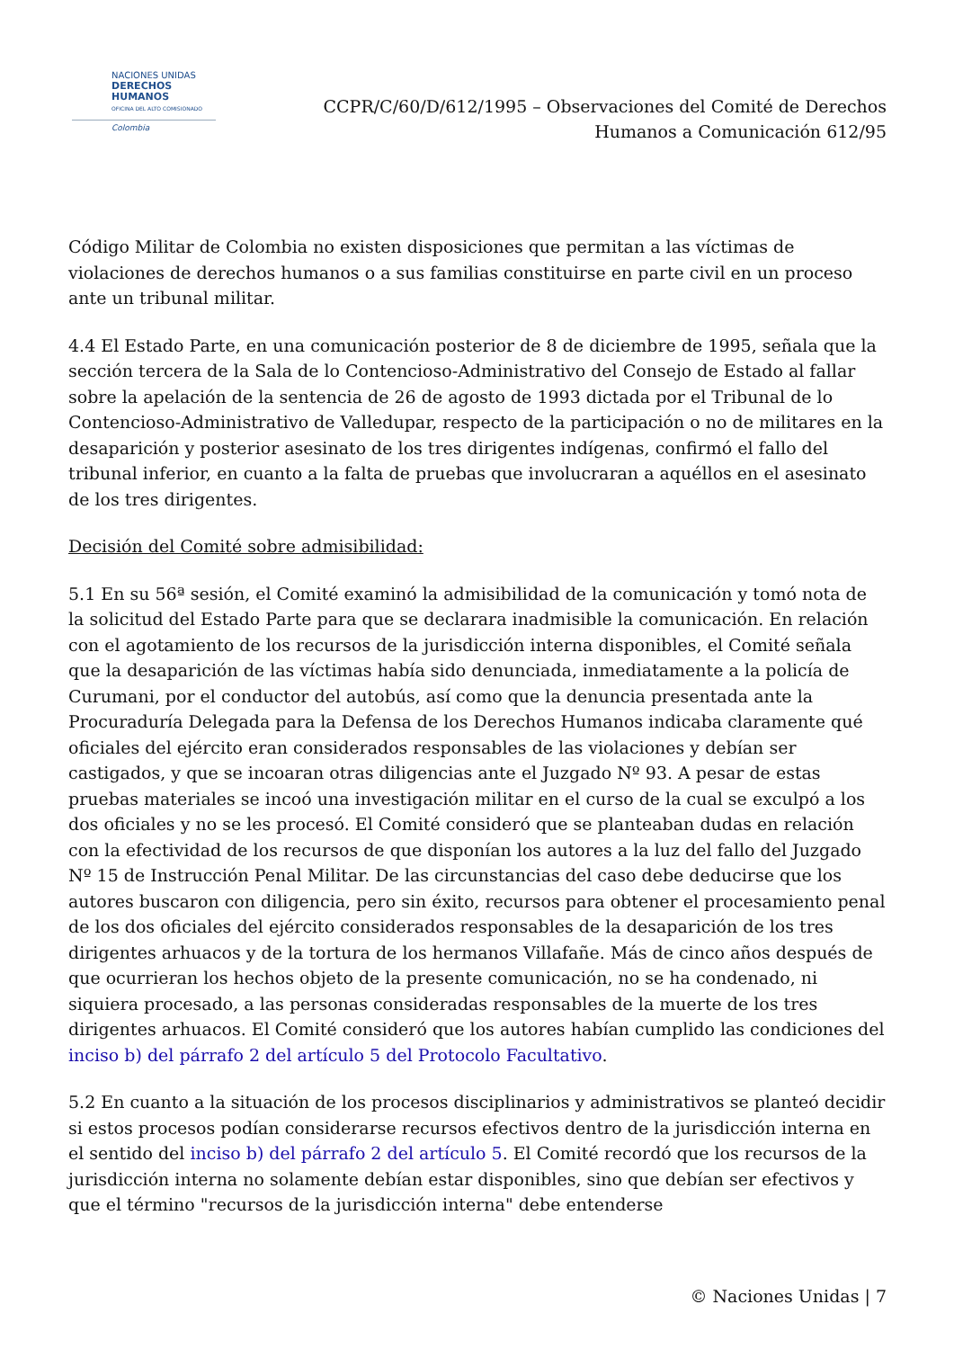NACIONES UNIDAS
DERECHOS HUMANOS
OFICINA DEL ALTO COMISIONADO
Colombia
CCPR/C/60/D/612/1995 – Observaciones del Comité de Derechos
Humanos a Comunicación 612/95
Código Militar de Colombia no existen disposiciones que permitan a las víctimas de violaciones de derechos humanos o a sus familias constituirse en parte civil en un proceso ante un tribunal militar.
4.4 El Estado Parte, en una comunicación posterior de 8 de diciembre de 1995, señala que la sección tercera de la Sala de lo Contencioso-Administrativo del Consejo de Estado al fallar sobre la apelación de la sentencia de 26 de agosto de 1993 dictada por el Tribunal de lo Contencioso-Administrativo de Valledupar, respecto de la participación o no de militares en la desaparición y posterior asesinato de los tres dirigentes indígenas, confirmó el fallo del tribunal inferior, en cuanto a la falta de pruebas que involucraran a aquéllos en el asesinato de los tres dirigentes.
Decisión del Comité sobre admisibilidad:
5.1 En su 56ª sesión, el Comité examinó la admisibilidad de la comunicación y tomó nota de la solicitud del Estado Parte para que se declarara inadmisible la comunicación. En relación con el agotamiento de los recursos de la jurisdicción interna disponibles, el Comité señala que la desaparición de las víctimas había sido denunciada, inmediatamente a la policía de Curumani, por el conductor del autobús, así como que la denuncia presentada ante la Procuraduría Delegada para la Defensa de los Derechos Humanos indicaba claramente qué oficiales del ejército eran considerados responsables de las violaciones y debían ser castigados, y que se incoaran otras diligencias ante el Juzgado Nº 93. A pesar de estas pruebas materiales se incoó una investigación militar en el curso de la cual se exculpó a los dos oficiales y no se les procesó. El Comité consideró que se planteaban dudas en relación con la efectividad de los recursos de que disponían los autores a la luz del fallo del Juzgado Nº 15 de Instrucción Penal Militar. De las circunstancias del caso debe deducirse que los autores buscaron con diligencia, pero sin éxito, recursos para obtener el procesamiento penal de los dos oficiales del ejército considerados responsables de la desaparición de los tres dirigentes arhuacos y de la tortura de los hermanos Villafañe. Más de cinco años después de que ocurrieran los hechos objeto de la presente comunicación, no se ha condenado, ni siquiera procesado, a las personas consideradas responsables de la muerte de los tres dirigentes arhuacos. El Comité consideró que los autores habían cumplido las condiciones del inciso b) del párrafo 2 del artículo 5 del Protocolo Facultativo.
5.2 En cuanto a la situación de los procesos disciplinarios y administrativos se planteó decidir si estos procesos podían considerarse recursos efectivos dentro de la jurisdicción interna en el sentido del inciso b) del párrafo 2 del artículo 5. El Comité recordó que los recursos de la jurisdicción interna no solamente debían estar disponibles, sino que debían ser efectivos y que el término "recursos de la jurisdicción interna" debe entenderse
© Naciones Unidas | 7